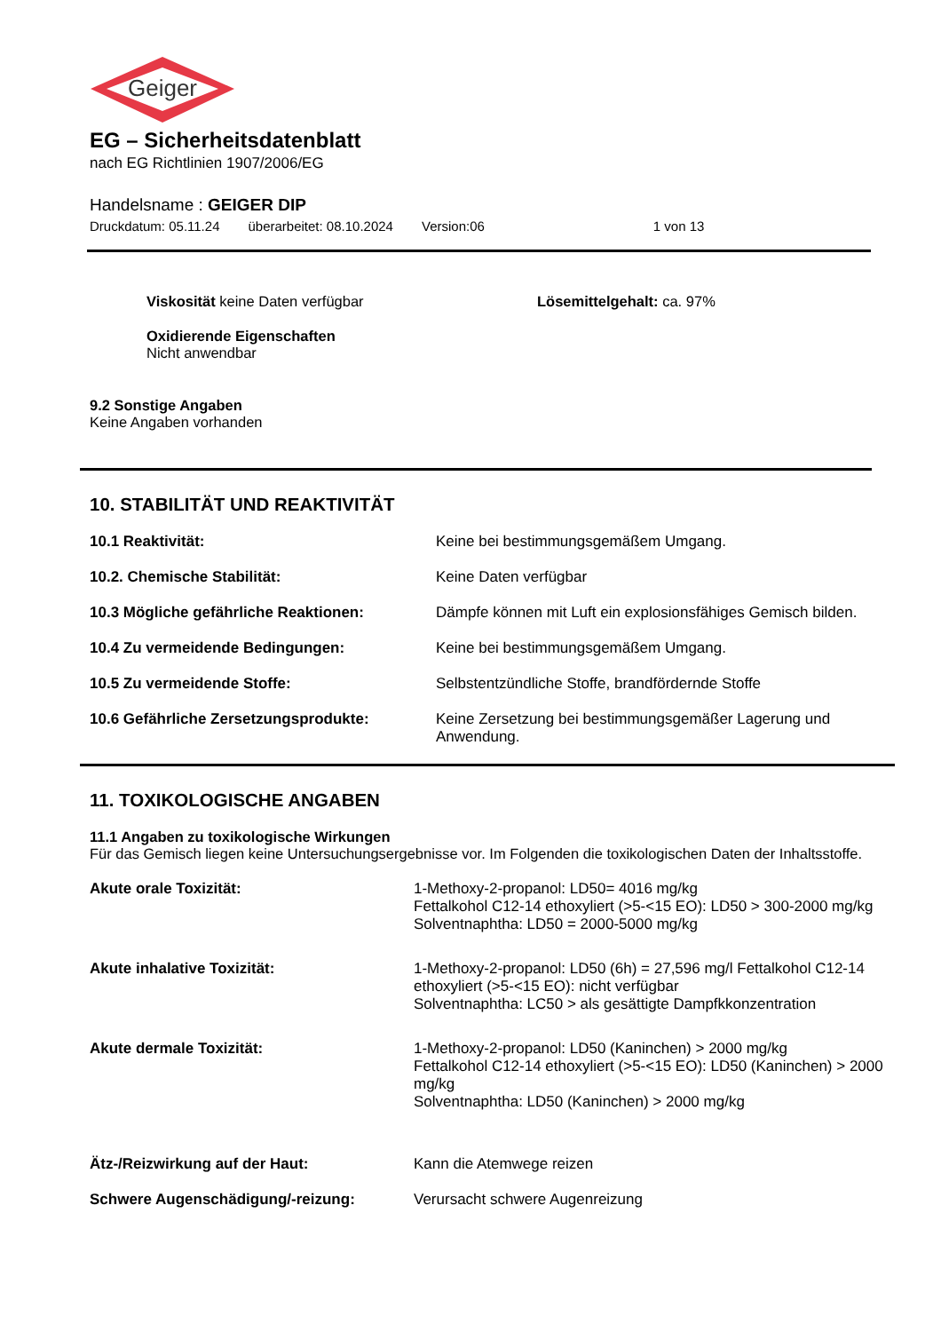Geiger
EG – Sicherheitsdatenblatt
nach EG Richtlinien 1907/2006/EG
Handelsname : GEIGER DIP
Druckdatum: 05.11.24 überarbeitet: 08.10.2024 Version:06 1 von 13
Viskosität keine Daten verfügbar Lösemittelgehalt: ca. 97%
Oxidierende Eigenschaften
Nicht anwendbar
9.2 Sonstige Angaben
Keine Angaben vorhanden
10. STABILITÄT UND REAKTIVITÄT
| 10.1 Reaktivität: | Keine bei bestimmungsgemäßem Umgang. |
| 10.2. Chemische Stabilität: | Keine Daten verfügbar |
| 10.3 Mögliche gefährliche Reaktionen: | Dämpfe können mit Luft ein explosionsfähiges Gemisch bilden. |
| 10.4 Zu vermeidende Bedingungen: | Keine bei bestimmungsgemäßem Umgang. |
| 10.5 Zu vermeidende Stoffe: | Selbstentzündliche Stoffe, brandfördernde Stoffe |
| 10.6 Gefährliche Zersetzungsprodukte: | Keine Zersetzung bei bestimmungsgemäßer Lagerung und Anwendung. |
11. TOXIKOLOGISCHE ANGABEN
11.1 Angaben zu toxikologische Wirkungen
Für das Gemisch liegen keine Untersuchungsergebnisse vor. Im Folgenden die toxikologischen Daten der Inhaltsstoffe.
| Akute orale Toxizität: | 1-Methoxy-2-propanol: LD50= 4016 mg/kg Fettalkohol C12-14 ethoxyliert (>5-<15 EO): LD50 > 300-2000 mg/kg Solventnaphtha: LD50 = 2000-5000 mg/kg |
| Akute inhalative Toxizität: | 1-Methoxy-2-propanol: LD50 (6h) = 27,596 mg/l Fettalkohol C12-14 ethoxyliert (>5-<15 EO): nicht verfügbar Solventnaphtha: LC50 > als gesättigte Dampfkkonzentration |
| Akute dermale Toxizität: | 1-Methoxy-2-propanol: LD50 (Kaninchen) > 2000 mg/kg Fettalkohol C12-14 ethoxyliert (>5-<15 EO): LD50 (Kaninchen) > 2000 mg/kg Solventnaphtha: LD50 (Kaninchen) > 2000 mg/kg |
| Ätz-/Reizwirkung auf der Haut: | Kann die Atemwege reizen |
| Schwere Augenschädigung/-reizung: | Verursacht schwere Augenreizung |